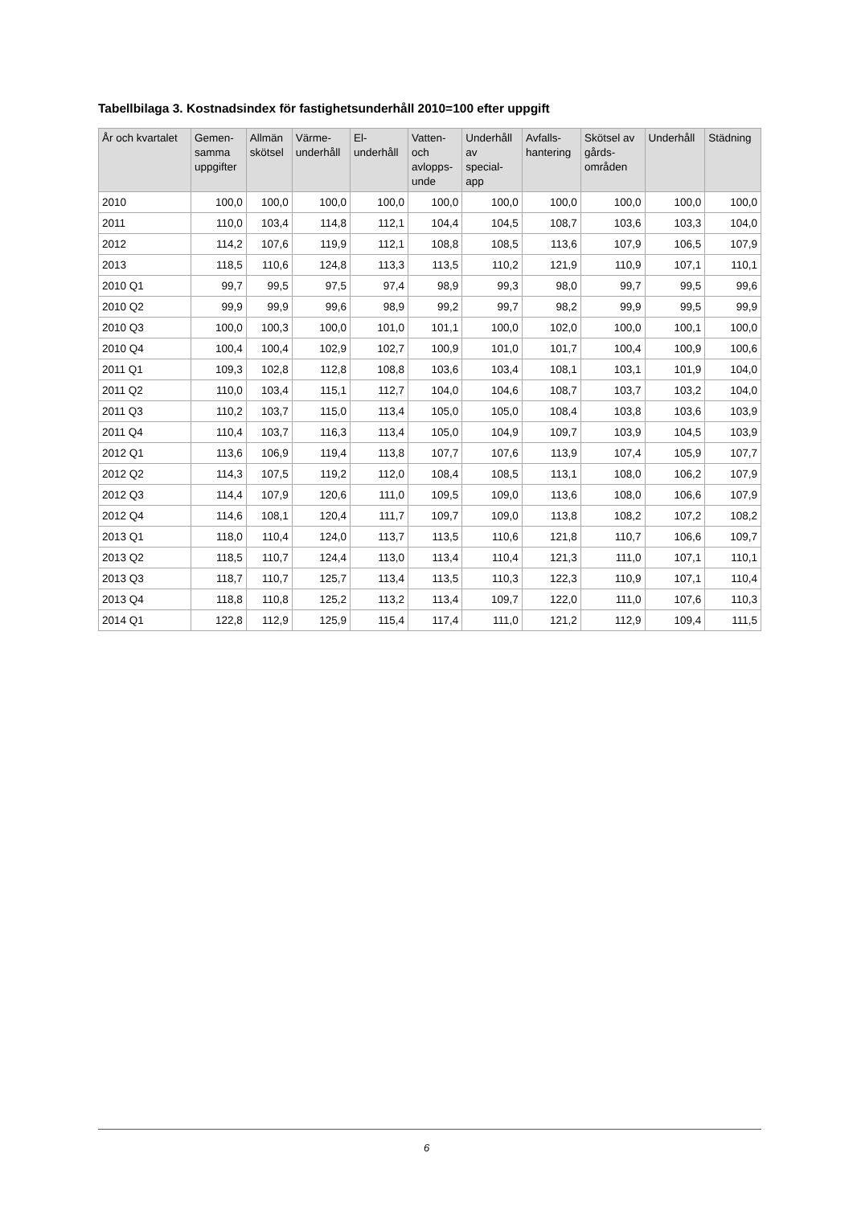Tabellbilaga 3. Kostnadsindex för fastighetsunderhåll 2010=100 efter uppgift
| År och kvartalet | Gemen- samma uppgifter | Allmän skötsel | Värme- underhåll | El- underhåll | Vatten- och avlopps- unde | Underhåll av special- app | Avfalls- hantering | Skötsel av gårds- områden | Underhåll | Städning |
| --- | --- | --- | --- | --- | --- | --- | --- | --- | --- | --- |
| 2010 | 100,0 | 100,0 | 100,0 | 100,0 | 100,0 | 100,0 | 100,0 | 100,0 | 100,0 | 100,0 |
| 2011 | 110,0 | 103,4 | 114,8 | 112,1 | 104,4 | 104,5 | 108,7 | 103,6 | 103,3 | 104,0 |
| 2012 | 114,2 | 107,6 | 119,9 | 112,1 | 108,8 | 108,5 | 113,6 | 107,9 | 106,5 | 107,9 |
| 2013 | 118,5 | 110,6 | 124,8 | 113,3 | 113,5 | 110,2 | 121,9 | 110,9 | 107,1 | 110,1 |
| 2010 Q1 | 99,7 | 99,5 | 97,5 | 97,4 | 98,9 | 99,3 | 98,0 | 99,7 | 99,5 | 99,6 |
| 2010 Q2 | 99,9 | 99,9 | 99,6 | 98,9 | 99,2 | 99,7 | 98,2 | 99,9 | 99,5 | 99,9 |
| 2010 Q3 | 100,0 | 100,3 | 100,0 | 101,0 | 101,1 | 100,0 | 102,0 | 100,0 | 100,1 | 100,0 |
| 2010 Q4 | 100,4 | 100,4 | 102,9 | 102,7 | 100,9 | 101,0 | 101,7 | 100,4 | 100,9 | 100,6 |
| 2011 Q1 | 109,3 | 102,8 | 112,8 | 108,8 | 103,6 | 103,4 | 108,1 | 103,1 | 101,9 | 104,0 |
| 2011 Q2 | 110,0 | 103,4 | 115,1 | 112,7 | 104,0 | 104,6 | 108,7 | 103,7 | 103,2 | 104,0 |
| 2011 Q3 | 110,2 | 103,7 | 115,0 | 113,4 | 105,0 | 105,0 | 108,4 | 103,8 | 103,6 | 103,9 |
| 2011 Q4 | 110,4 | 103,7 | 116,3 | 113,4 | 105,0 | 104,9 | 109,7 | 103,9 | 104,5 | 103,9 |
| 2012 Q1 | 113,6 | 106,9 | 119,4 | 113,8 | 107,7 | 107,6 | 113,9 | 107,4 | 105,9 | 107,7 |
| 2012 Q2 | 114,3 | 107,5 | 119,2 | 112,0 | 108,4 | 108,5 | 113,1 | 108,0 | 106,2 | 107,9 |
| 2012 Q3 | 114,4 | 107,9 | 120,6 | 111,0 | 109,5 | 109,0 | 113,6 | 108,0 | 106,6 | 107,9 |
| 2012 Q4 | 114,6 | 108,1 | 120,4 | 111,7 | 109,7 | 109,0 | 113,8 | 108,2 | 107,2 | 108,2 |
| 2013 Q1 | 118,0 | 110,4 | 124,0 | 113,7 | 113,5 | 110,6 | 121,8 | 110,7 | 106,6 | 109,7 |
| 2013 Q2 | 118,5 | 110,7 | 124,4 | 113,0 | 113,4 | 110,4 | 121,3 | 111,0 | 107,1 | 110,1 |
| 2013 Q3 | 118,7 | 110,7 | 125,7 | 113,4 | 113,5 | 110,3 | 122,3 | 110,9 | 107,1 | 110,4 |
| 2013 Q4 | 118,8 | 110,8 | 125,2 | 113,2 | 113,4 | 109,7 | 122,0 | 111,0 | 107,6 | 110,3 |
| 2014 Q1 | 122,8 | 112,9 | 125,9 | 115,4 | 117,4 | 111,0 | 121,2 | 112,9 | 109,4 | 111,5 |
6